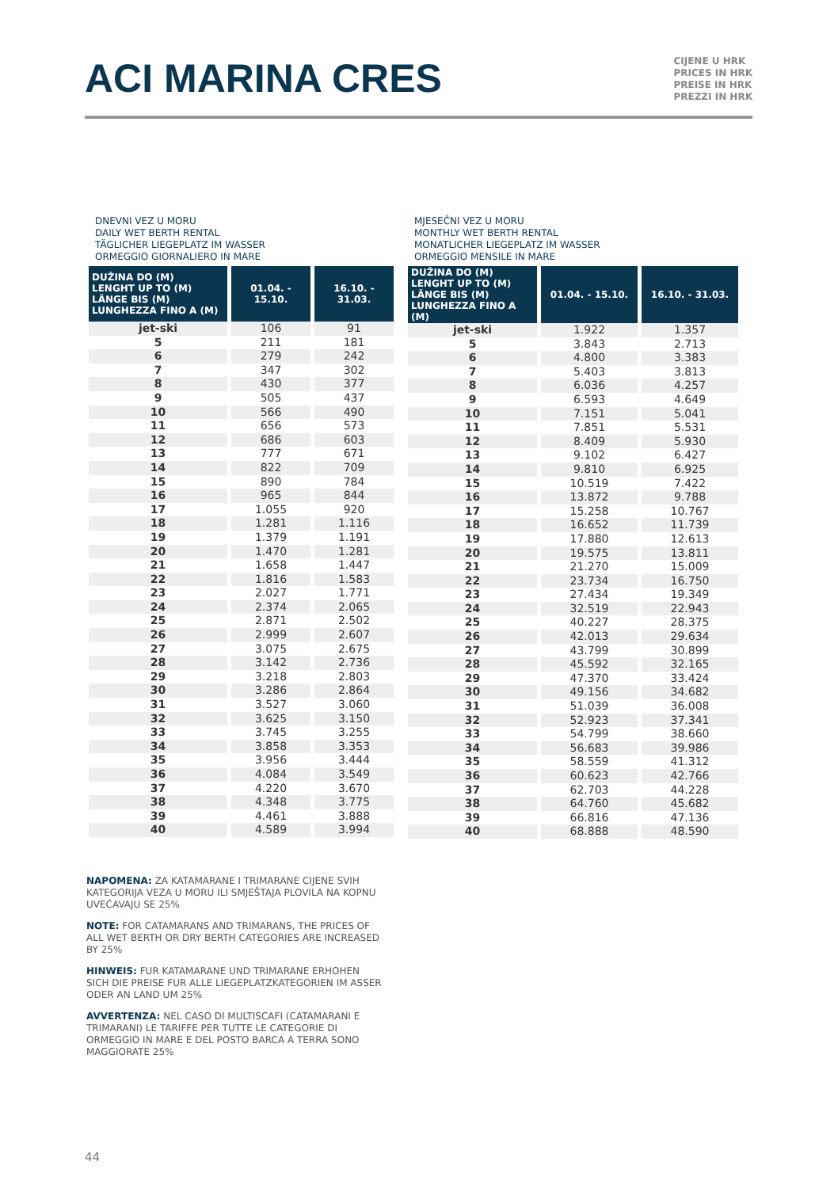ACI MARINA CRES
CIJENE U HRK
PRICES IN HRK
PREISE IN HRK
PREZZI IN HRK
DNEVNI VEZ U MORU
DAILY WET BERTH RENTAL
TÄGLICHER LIEGEPLATZ IM WASSER
ORMEGGIO GIORNALIERO IN MARE
| DUŽINA DO (M) LENGHT UP TO (M) LÄNGE BIS (M) LUNGHEZZA FINO A (M) | 01.04. - 15.10. | 16.10. - 31.03. |
| --- | --- | --- |
| jet-ski | 106 | 91 |
| 5 | 211 | 181 |
| 6 | 279 | 242 |
| 7 | 347 | 302 |
| 8 | 430 | 377 |
| 9 | 505 | 437 |
| 10 | 566 | 490 |
| 11 | 656 | 573 |
| 12 | 686 | 603 |
| 13 | 777 | 671 |
| 14 | 822 | 709 |
| 15 | 890 | 784 |
| 16 | 965 | 844 |
| 17 | 1.055 | 920 |
| 18 | 1.281 | 1.116 |
| 19 | 1.379 | 1.191 |
| 20 | 1.470 | 1.281 |
| 21 | 1.658 | 1.447 |
| 22 | 1.816 | 1.583 |
| 23 | 2.027 | 1.771 |
| 24 | 2.374 | 2.065 |
| 25 | 2.871 | 2.502 |
| 26 | 2.999 | 2.607 |
| 27 | 3.075 | 2.675 |
| 28 | 3.142 | 2.736 |
| 29 | 3.218 | 2.803 |
| 30 | 3.286 | 2.864 |
| 31 | 3.527 | 3.060 |
| 32 | 3.625 | 3.150 |
| 33 | 3.745 | 3.255 |
| 34 | 3.858 | 3.353 |
| 35 | 3.956 | 3.444 |
| 36 | 4.084 | 3.549 |
| 37 | 4.220 | 3.670 |
| 38 | 4.348 | 3.775 |
| 39 | 4.461 | 3.888 |
| 40 | 4.589 | 3.994 |
MJESEČNI VEZ U MORU
MONTHLY WET BERTH RENTAL
MONATLICHER LIEGEPLATZ IM WASSER
ORMEGGIO MENSILE IN MARE
| DUŽINA DO (M) LENGHT UP TO (M) LÄNGE BIS (M) LUNGHEZZA FINO A (M) | 01.04. - 15.10. | 16.10. - 31.03. |
| --- | --- | --- |
| jet-ski | 1.922 | 1.357 |
| 5 | 3.843 | 2.713 |
| 6 | 4.800 | 3.383 |
| 7 | 5.403 | 3.813 |
| 8 | 6.036 | 4.257 |
| 9 | 6.593 | 4.649 |
| 10 | 7.151 | 5.041 |
| 11 | 7.851 | 5.531 |
| 12 | 8.409 | 5.930 |
| 13 | 9.102 | 6.427 |
| 14 | 9.810 | 6.925 |
| 15 | 10.519 | 7.422 |
| 16 | 13.872 | 9.788 |
| 17 | 15.258 | 10.767 |
| 18 | 16.652 | 11.739 |
| 19 | 17.880 | 12.613 |
| 20 | 19.575 | 13.811 |
| 21 | 21.270 | 15.009 |
| 22 | 23.734 | 16.750 |
| 23 | 27.434 | 19.349 |
| 24 | 32.519 | 22.943 |
| 25 | 40.227 | 28.375 |
| 26 | 42.013 | 29.634 |
| 27 | 43.799 | 30.899 |
| 28 | 45.592 | 32.165 |
| 29 | 47.370 | 33.424 |
| 30 | 49.156 | 34.682 |
| 31 | 51.039 | 36.008 |
| 32 | 52.923 | 37.341 |
| 33 | 54.799 | 38.660 |
| 34 | 56.683 | 39.986 |
| 35 | 58.559 | 41.312 |
| 36 | 60.623 | 42.766 |
| 37 | 62.703 | 44.228 |
| 38 | 64.760 | 45.682 |
| 39 | 66.816 | 47.136 |
| 40 | 68.888 | 48.590 |
NAPOMENA: ZA KATAMARANE I TRIMARANE CIJENE SVIH KATEGORIJA VEZA U MORU ILI SMJEŠTAJA PLOVILA NA KOPNU UVEĆAVAJU SE 25%
NOTE: FOR CATAMARANS AND TRIMARANS, THE PRICES OF ALL WET BERTH OR DRY BERTH CATEGORIES ARE INCREASED BY 25%
HINWEIS: FUR KATAMARANE UND TRIMARANE ERHOHEN SICH DIE PREISE FUR ALLE LIEGEPLATZKATEGORIEN IM ASSER ODER AN LAND UM 25%
AVVERTENZA: NEL CASO DI MULTISCAFI (CATAMARANI E TRIMARANI) LE TARIFFE PER TUTTE LE CATEGORIE DI ORMEGGIO IN MARE E DEL POSTO BARCA A TERRA SONO MAGGIORATE 25%
44